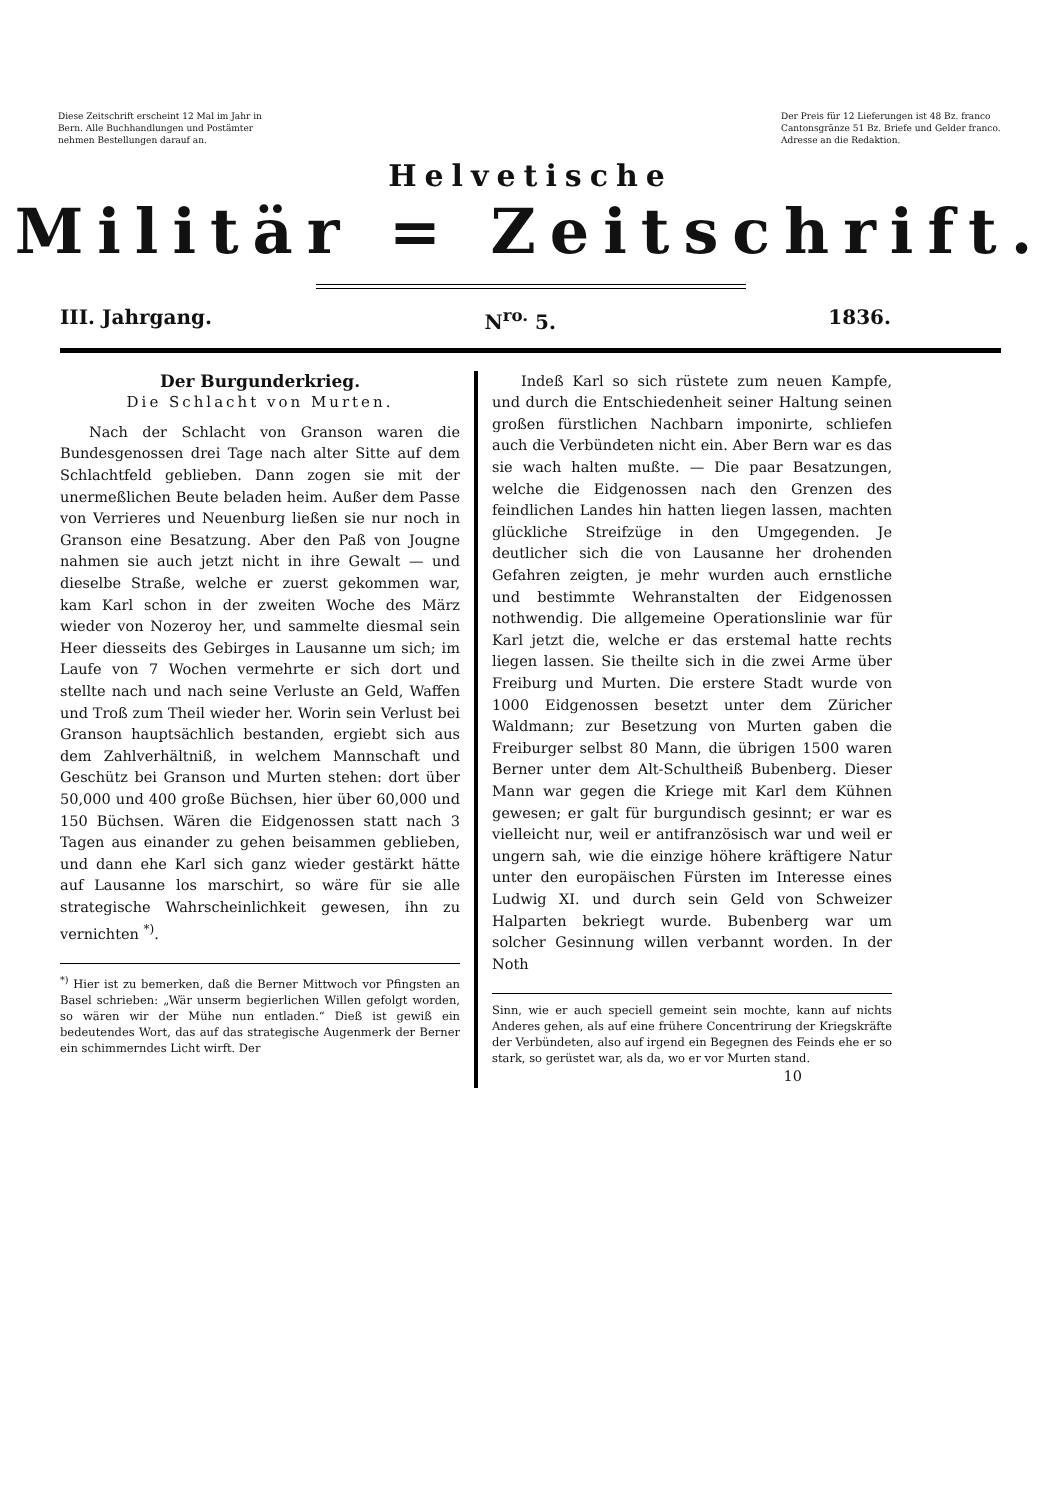Diese Zeitschrift erscheint 12 Mal im Jahr in Bern. Alle Buchhandlungen und Postämter nehmen Bestellungen darauf an.
Der Preis für 12 Lieferungen ist 48 Bz. franco Cantonsgränze 51 Bz. Briefe und Gelder franco. Adresse an die Redaktion.
Helvetische
Militär = Zeitschrift.
III. Jahrgang. N<sup>ro.</sup> 5. 1836.
Der Burgunderkrieg.
Die Schlacht von Murten.
Nach der Schlacht von Granson waren die Bundesgenossen drei Tage nach alter Sitte auf dem Schlachtfeld geblieben. Dann zogen sie mit der unermeßlichen Beute beladen heim. Außer dem Passe von Verrieres und Neuenburg ließen sie nur noch in Granson eine Besatzung. Aber den Paß von Jougne nahmen sie auch jetzt nicht in ihre Gewalt — und dieselbe Straße, welche er zuerst gekommen war, kam Karl schon in der zweiten Woche des März wieder von Nozeroy her, und sammelte diesmal sein Heer diesseits des Gebirges in Lausanne um sich; im Laufe von 7 Wochen vermehrte er sich dort und stellte nach und nach seine Verluste an Geld, Waffen und Troß zum Theil wieder her. Worin sein Verlust bei Granson hauptsächlich bestanden, ergiebt sich aus dem Zahlverhältniß, in welchem Mannschaft und Geschütz bei Granson und Murten stehen: dort über 50,000 und 400 große Büchsen, hier über 60,000 und 150 Büchsen. Wären die Eidgenossen statt nach 3 Tagen aus einander zu gehen beisammen geblieben, und dann ehe Karl sich ganz wieder gestärkt hätte auf Lausanne los marschirt, so wäre für sie alle strategische Wahrscheinlichkeit gewesen, ihn zu vernichten <sup>*)</sup>.
<sup>*)</sup> Hier ist zu bemerken, daß die Berner Mittwoch vor Pfingsten an Basel schrieben: „Wär unserm begierlichen Willen gefolgt worden, so wären wir der Mühe nun entladen.“ Dieß ist gewiß ein bedeutendes Wort, das auf das strategische Augenmerk der Berner ein schimmerndes Licht wirft. Der
Indeß Karl so sich rüstete zum neuen Kampfe, und durch die Entschiedenheit seiner Haltung seinen großen fürstlichen Nachbarn imponirte, schliefen auch die Verbündeten nicht ein. Aber Bern war es das sie wach halten mußte. — Die paar Besatzungen, welche die Eidgenossen nach den Grenzen des feindlichen Landes hin hatten liegen lassen, machten glückliche Streifzüge in den Umgegenden. Je deutlicher sich die von Lausanne her drohenden Gefahren zeigten, je mehr wurden auch ernstliche und bestimmte Wehranstalten der Eidgenossen nothwendig. Die allgemeine Operationslinie war für Karl jetzt die, welche er das erstemal hatte rechts liegen lassen. Sie theilte sich in die zwei Arme über Freiburg und Murten. Die erstere Stadt wurde von 1000 Eidgenossen besetzt unter dem Züricher Waldmann; zur Besetzung von Murten gaben die Freiburger selbst 80 Mann, die übrigen 1500 waren Berner unter dem Alt-Schultheiß Bubenberg. Dieser Mann war gegen die Kriege mit Karl dem Kühnen gewesen; er galt für burgundisch gesinnt; er war es vielleicht nur, weil er antifranzösisch war und weil er ungern sah, wie die einzige höhere kräftigere Natur unter den europäischen Fürsten im Interesse eines Ludwig XI. und durch sein Geld von Schweizer Halparten bekriegt wurde. Bubenberg war um solcher Gesinnung willen verbannt worden. In der Noth
Sinn, wie er auch speciell gemeint sein mochte, kann auf nichts Anderes gehen, als auf eine frühere Concentrirung der Kriegskräfte der Verbündeten, also auf irgend ein Begegnen des Feinds ehe er so stark, so gerüstet war, als da, wo er vor Murten stand.
10